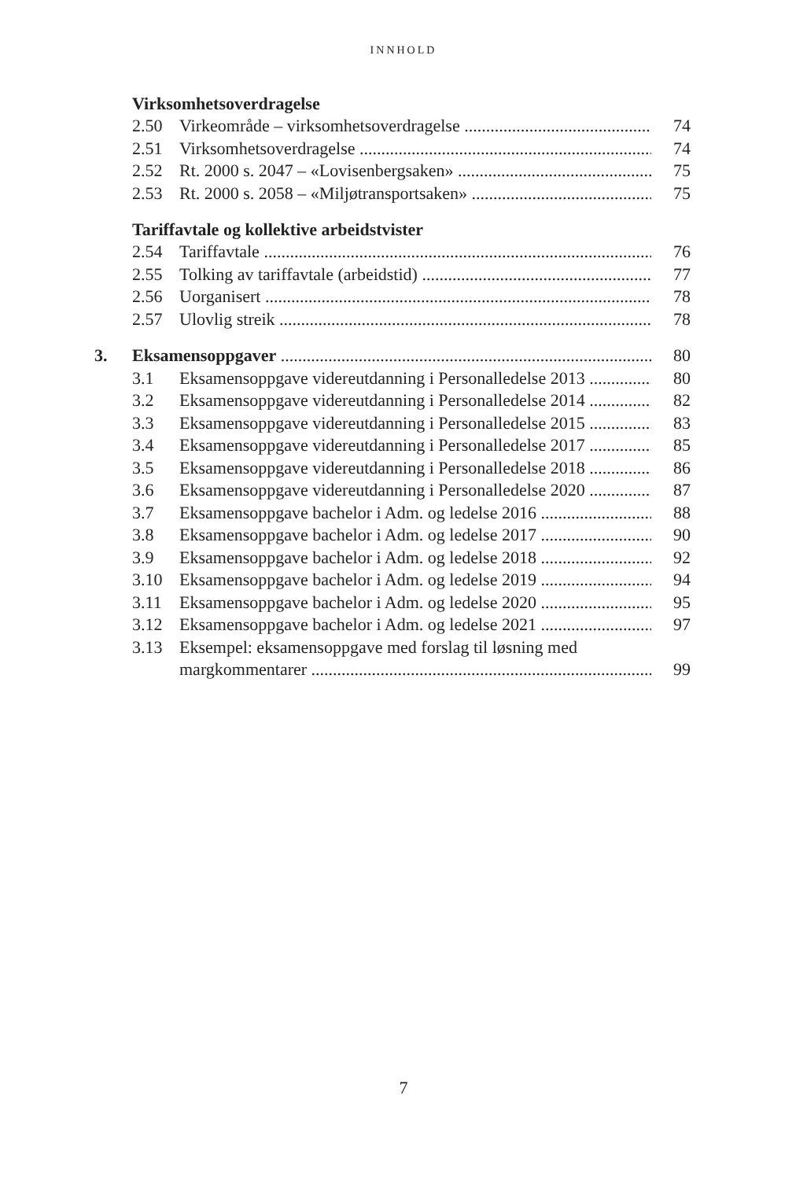INNHOLD
Virksomhetsoverdragelse
2.50 Virkeområde – virksomhetsoverdragelse 74
2.51 Virksomhetsoverdragelse 74
2.52 Rt. 2000 s. 2047 – «Lovisenbergsaken» 75
2.53 Rt. 2000 s. 2058 – «Miljøtransportsaken» 75
Tariffavtale og kollektive arbeidstvister
2.54 Tariffavtale 76
2.55 Tolking av tariffavtale (arbeidstid) 77
2.56 Uorganisert 78
2.57 Ulovlig streik 78
3. Eksamensoppgaver 80
3.1 Eksamensoppgave videreutdanning i Personalledelse 2013 80
3.2 Eksamensoppgave videreutdanning i Personalledelse 2014 82
3.3 Eksamensoppgave videreutdanning i Personalledelse 2015 83
3.4 Eksamensoppgave videreutdanning i Personalledelse 2017 85
3.5 Eksamensoppgave videreutdanning i Personalledelse 2018 86
3.6 Eksamensoppgave videreutdanning i Personalledelse 2020 87
3.7 Eksamensoppgave bachelor i Adm. og ledelse 2016 88
3.8 Eksamensoppgave bachelor i Adm. og ledelse 2017 90
3.9 Eksamensoppgave bachelor i Adm. og ledelse 2018 92
3.10 Eksamensoppgave bachelor i Adm. og ledelse 2019 94
3.11 Eksamensoppgave bachelor i Adm. og ledelse 2020 95
3.12 Eksamensoppgave bachelor i Adm. og ledelse 2021 97
3.13 Eksempel: eksamensoppgave med forslag til løsning med
margkommentarer 99
7